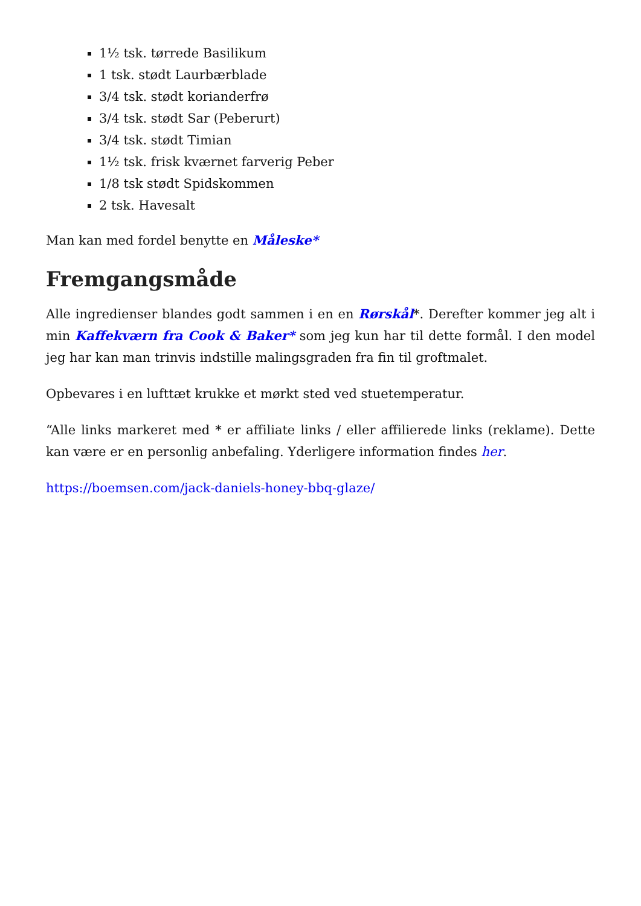1½ tsk. tørrede Basilikum
1 tsk. stødt Laurbærblade
3/4 tsk. stødt korianderfrø
3/4 tsk. stødt Sar (Peberurt)
3/4 tsk. stødt Timian
1½ tsk. frisk kværnet farverig Peber
1/8 tsk stødt Spidskommen
2 tsk. Havesalt
Man kan med fordel benytte en Måleske*
Fremgangsmåde
Alle ingredienser blandes godt sammen i en en Rørskål*. Derefter kommer jeg alt i min Kaffekværn fra Cook & Baker* som jeg kun har til dette formål. I den model jeg har kan man trinvis indstille malingsgraden fra fin til groftmalet.
Opbevares i en lufttæt krukke et mørkt sted ved stuetemperatur.
“Alle links markeret med * er affiliate links / eller affilierede links (reklame). Dette kan være er en personlig anbefaling. Yderligere information findes her.
https://boemsen.com/jack-daniels-honey-bbq-glaze/